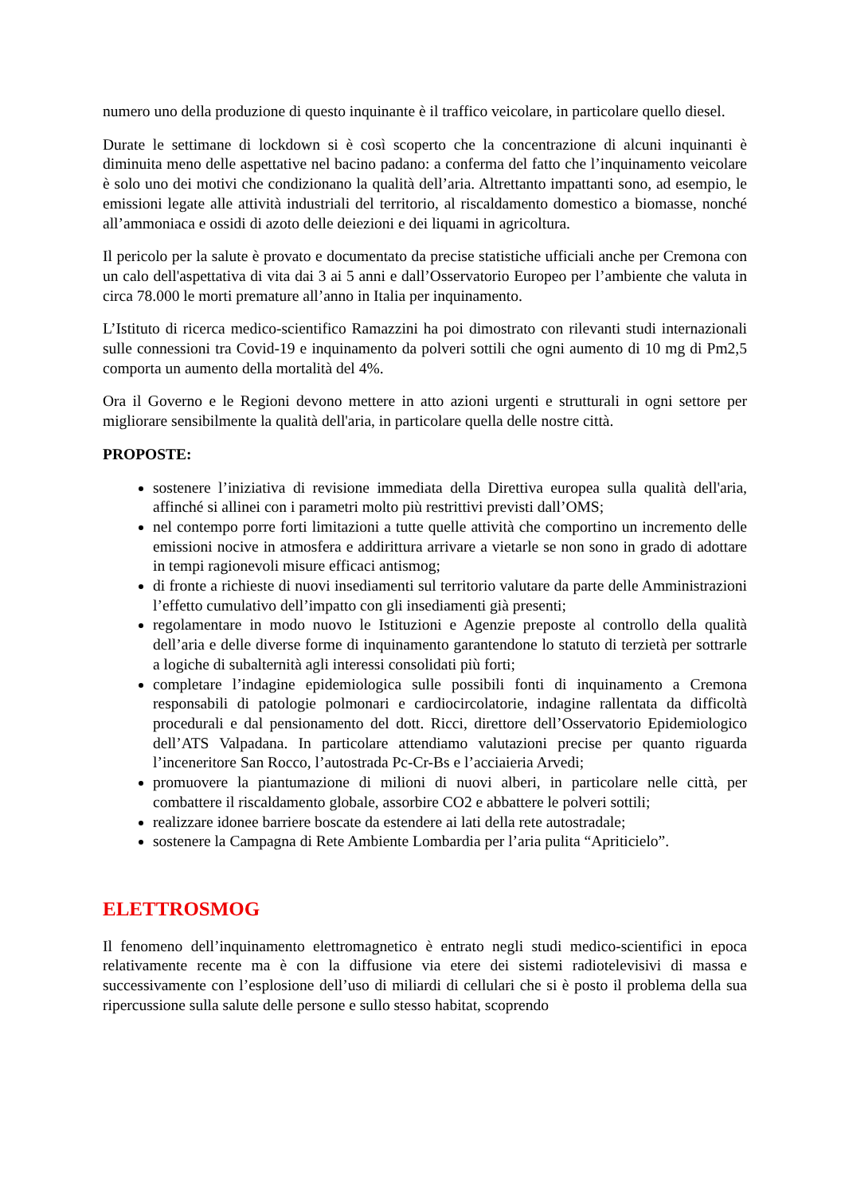numero uno della produzione di questo inquinante è il traffico veicolare, in particolare quello diesel.
Durate le settimane di lockdown si è così scoperto che la concentrazione di alcuni inquinanti è diminuita meno delle aspettative nel bacino padano: a conferma del fatto che l’inquinamento veicolare è solo uno dei motivi che condizionano la qualità dell’aria. Altrettanto impattanti sono, ad esempio, le emissioni legate alle attività industriali del territorio, al riscaldamento domestico a biomasse, nonché all’ammoniaca e ossidi di azoto delle deiezioni e dei liquami in agricoltura.
Il pericolo per la salute è provato e documentato da precise statistiche ufficiali anche per Cremona con un calo dell'aspettativa di vita dai 3 ai 5 anni e dall’Osservatorio Europeo per l’ambiente che valuta in circa 78.000 le morti premature all’anno in Italia per inquinamento.
L’Istituto di ricerca medico-scientifico Ramazzini ha poi dimostrato con rilevanti studi internazionali sulle connessioni tra Covid-19 e inquinamento da polveri sottili che ogni aumento di 10 mg di Pm2,5 comporta un aumento della mortalità del 4%.
Ora il Governo e le Regioni devono mettere in atto azioni urgenti e strutturali in ogni settore per migliorare sensibilmente la qualità dell'aria, in particolare quella delle nostre città.
PROPOSTE:
sostenere l’iniziativa di revisione immediata della Direttiva europea sulla qualità dell'aria, affinché si allinei con i parametri molto più restrittivi previsti dall’OMS;
nel contempo porre forti limitazioni a tutte quelle attività che comportino un incremento delle emissioni nocive in atmosfera e addirittura arrivare a vietarle se non sono in grado di adottare in tempi ragionevoli misure efficaci antismog;
di fronte a richieste di nuovi insediamenti sul territorio valutare da parte delle Amministrazioni l’effetto cumulativo dell’impatto con gli insediamenti già presenti;
regolamentare in modo nuovo le Istituzioni e Agenzie preposte al controllo della qualità dell’aria e delle diverse forme di inquinamento garantendone lo statuto di terzietà per sottrarle a logiche di subalternità agli interessi consolidati più forti;
completare l’indagine epidemiologica sulle possibili fonti di inquinamento a Cremona responsabili di patologie polmonari e cardiocircolatorie, indagine rallentata da difficoltà procedurali e dal pensionamento del dott. Ricci, direttore dell’Osservatorio Epidemiologico dell’ATS Valpadana. In particolare attendiamo valutazioni precise per quanto riguarda l’inceneritore San Rocco, l’autostrada Pc-Cr-Bs e l’acciaieria Arvedi;
promuovere la piantumazione di milioni di nuovi alberi, in particolare nelle città, per combattere il riscaldamento globale, assorbire CO2 e abbattere le polveri sottili;
realizzare idonee barriere boscate da estendere ai lati della rete autostradale;
sostenere la Campagna di Rete Ambiente Lombardia per l’aria pulita “Apriticielo”.
ELETTROSMOG
Il fenomeno dell’inquinamento elettromagnetico è entrato negli studi medico-scientifici in epoca relativamente recente ma è con la diffusione via etere dei sistemi radiotelevisivi di massa e successivamente con l’esplosione dell’uso di miliardi di cellulari che si è posto il problema della sua ripercussione sulla salute delle persone e sullo stesso habitat, scoprendo